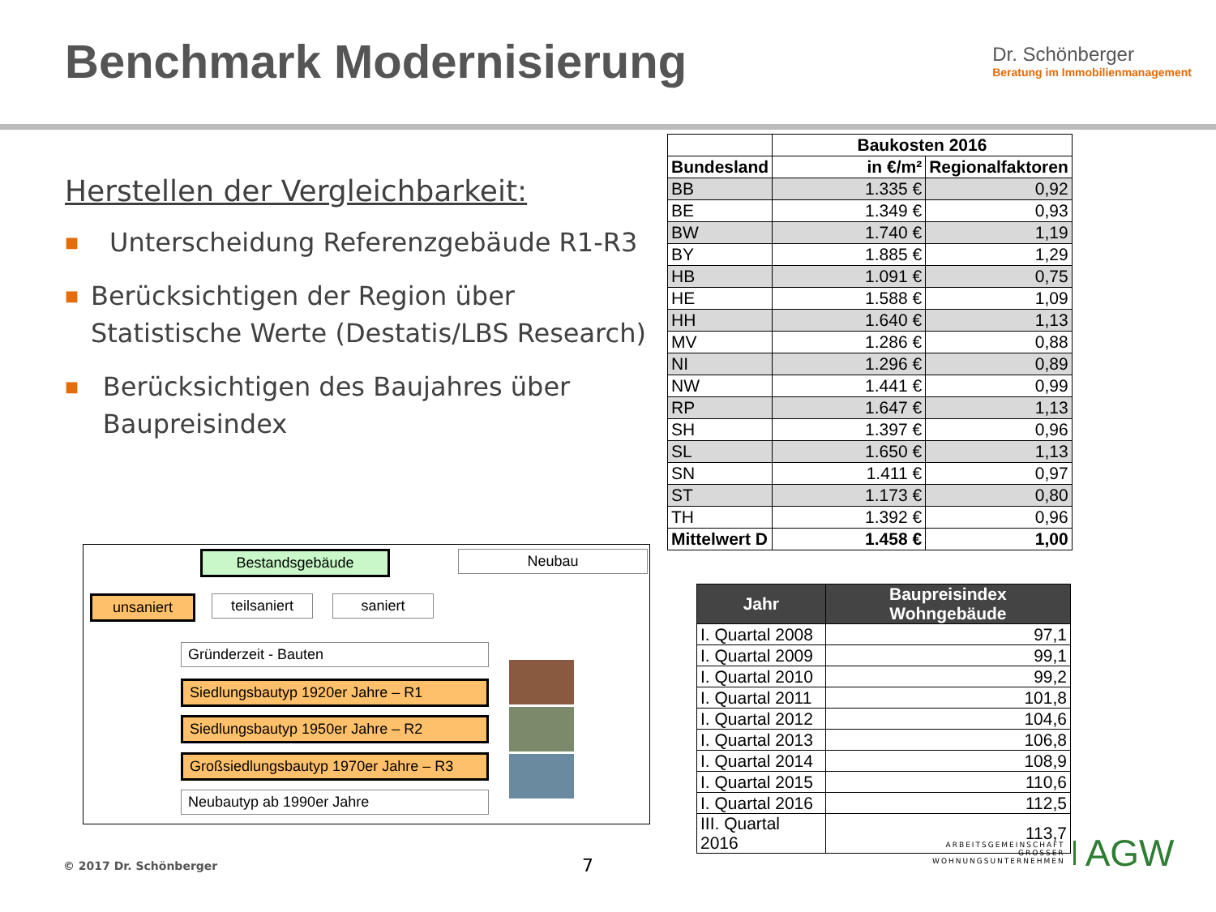Benchmark Modernisierung
Dr. Schönberger
Beratung im Immobilienmanagement
Herstellen der Vergleichbarkeit:
■ Unterscheidung Referenzgebäude R1-R3
■ Berücksichtigen der Region über Statistische Werte (Destatis/LBS Research)
■ Berücksichtigen des Baujahres über Baupreisindex
Bestandsgebäude Neubau
unsaniert teilsaniert saniert
Gründerzeit - Bauten
Siedlungsbautyp 1920er Jahre – R1
Siedlungsbautyp 1950er Jahre – R2
Großsiedlungsbautyp 1970er Jahre – R3
Neubautyp ab 1990er Jahre
| | Baukosten 2016 | |
| Bundesland | in €/m² | Regionalfaktoren |
| BB | 1.335 € | 0,92 |
| BE | 1.349 € | 0,93 |
| BW | 1.740 € | 1,19 |
| BY | 1.885 € | 1,29 |
| HB | 1.091 € | 0,75 |
| HE | 1.588 € | 1,09 |
| HH | 1.640 € | 1,13 |
| MV | 1.286 € | 0,88 |
| NI | 1.296 € | 0,89 |
| NW | 1.441 € | 0,99 |
| RP | 1.647 € | 1,13 |
| SH | 1.397 € | 0,96 |
| SL | 1.650 € | 1,13 |
| SN | 1.411 € | 0,97 |
| ST | 1.173 € | 0,80 |
| TH | 1.392 € | 0,96 |
| Mittelwert D | 1.458 € | 1,00 |
| Jahr | Baupreisindex Wohngebäude |
| --- | --- |
| I. Quartal 2008 | 97,1 |
| I. Quartal 2009 | 99,1 |
| I. Quartal 2010 | 99,2 |
| I. Quartal 2011 | 101,8 |
| I. Quartal 2012 | 104,6 |
| I. Quartal 2013 | 106,8 |
| I. Quartal 2014 | 108,9 |
| I. Quartal 2015 | 110,6 |
| I. Quartal 2016 | 112,5 |
| III. Quartal 2016 | 113,7 |
© 2017 Dr. Schönberger 7
ARBEITSGEMEINSCHAFT
GROSSER
WOHNUNGSUNTERNEHMEN
AGW